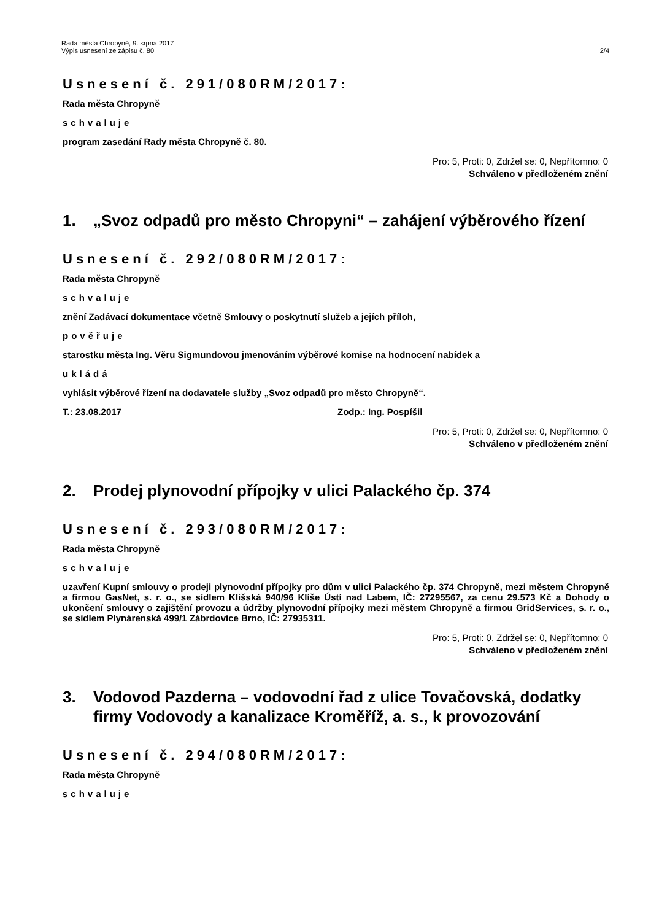Rada města Chropyně, 9. srpna 2017
Výpis usnesení ze zápisu č. 80
2/4
Usnesení č. 291/080RM/2017:
Rada města Chropyně
schvaluje
program zasedání Rady města Chropyně č. 80.
Pro: 5, Proti: 0, Zdržel se: 0, Nepřítomno: 0
Schváleno v předloženém znění
1. „Svoz odpadů pro město Chropyni“ – zahájení výběrového řízení
Usnesení č. 292/080RM/2017:
Rada města Chropyně
schvaluje
znění Zadávací dokumentace včetně Smlouvy o poskytnutí služeb a jejích příloh,
pověřuje
starostku města Ing. Věru Sigmundovou jmenováním výběrové komise na hodnocení nabídek a
ukládá
vyhlásit výběrové řízení na dodavatele služby „Svoz odpadů pro město Chropyně“.
T.: 23.08.2017 Zodp.: Ing. Pospíšil
Pro: 5, Proti: 0, Zdržel se: 0, Nepřítomno: 0
Schváleno v předloženém znění
2. Prodej plynovodní přípojky v ulici Palackého čp. 374
Usnesení č. 293/080RM/2017:
Rada města Chropyně
schvaluje
uzavření Kupní smlouvy o prodeji plynovodní přípojky pro dům v ulici Palackého čp. 374 Chropyně, mezi městem Chropyně a firmou GasNet, s. r. o., se sídlem Klišská 940/96 Klíše Ústí nad Labem, IČ: 27295567, za cenu 29.573 Kč a Dohody o ukončení smlouvy o zajištění provozu a údržby plynovodní přípojky mezi městem Chropyně a firmou GridServices, s. r. o., se sídlem Plynárenská 499/1 Zábrdovice Brno, IČ: 27935311.
Pro: 5, Proti: 0, Zdržel se: 0, Nepřítomno: 0
Schváleno v předloženém znění
3. Vodovod Pazderna – vodovodní řad z ulice Tovačovská, dodatky firmy Vodovody a kanalizace Kroměříž, a. s., k provozování
Usnesení č. 294/080RM/2017:
Rada města Chropyně
schvaluje